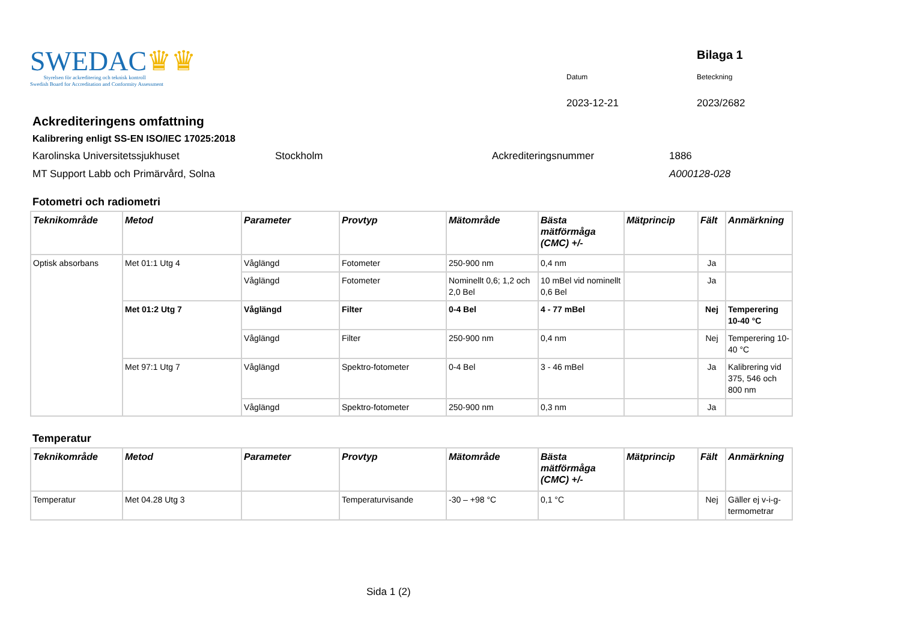SWEDAC♛♛
Styrelsen för ackreditering och teknisk kontroll
Swedish Board for Accreditation and Conformity Assessment
Bilaga 1
Datum
Beteckning
2023-12-21
2023/2682
Ackrediteringens omfattning
Kalibrering enligt SS-EN ISO/IEC 17025:2018
Karolinska Universitetssjukhuset
Stockholm
Ackrediteringsnummer
1886
MT Support Labb och Primärvård, Solna
A000128-028
Fotometri och radiometri
| Teknikområde | Metod | Parameter | Provtyp | Mätområde | Bästa mätförmåga (CMC) +/- | Mätprincip | Fält | Anmärkning |
| --- | --- | --- | --- | --- | --- | --- | --- | --- |
| Optisk absorbans | Met 01:1 Utg 4 | Våglängd | Fotometer | 250-900 nm | 0,4 nm | | Ja | |
| | | Våglängd | Fotometer | Nominellt 0,6; 1,2 och 2,0 Bel | 10 mBel vid nominellt 0,6 Bel | | Ja | |
| | Met 01:2 Utg 7 | Våglängd | Filter | 0-4 Bel | 4 - 77 mBel | | Nej | Temperering 10-40 °C |
| | | Våglängd | Filter | 250-900 nm | 0,4 nm | | Nej | Temperering 10-40 °C |
| | Met 97:1 Utg 7 | Våglängd | Spektro-fotometer | 0-4 Bel | 3 - 46 mBel | | Ja | Kalibrering vid 375, 546 och 800 nm |
| | | Våglängd | Spektro-fotometer | 250-900 nm | 0,3 nm | | Ja | |
Temperatur
| Teknikområde | Metod | Parameter | Provtyp | Mätområde | Bästa mätförmåga (CMC) +/- | Mätprincip | Fält | Anmärkning |
| --- | --- | --- | --- | --- | --- | --- | --- | --- |
| Temperatur | Met 04.28 Utg 3 | | Temperaturvisande | -30 – +98 °C | 0,1 °C | | Nej | Gäller ej v-i-g-termometrar |
Sida 1 (2)